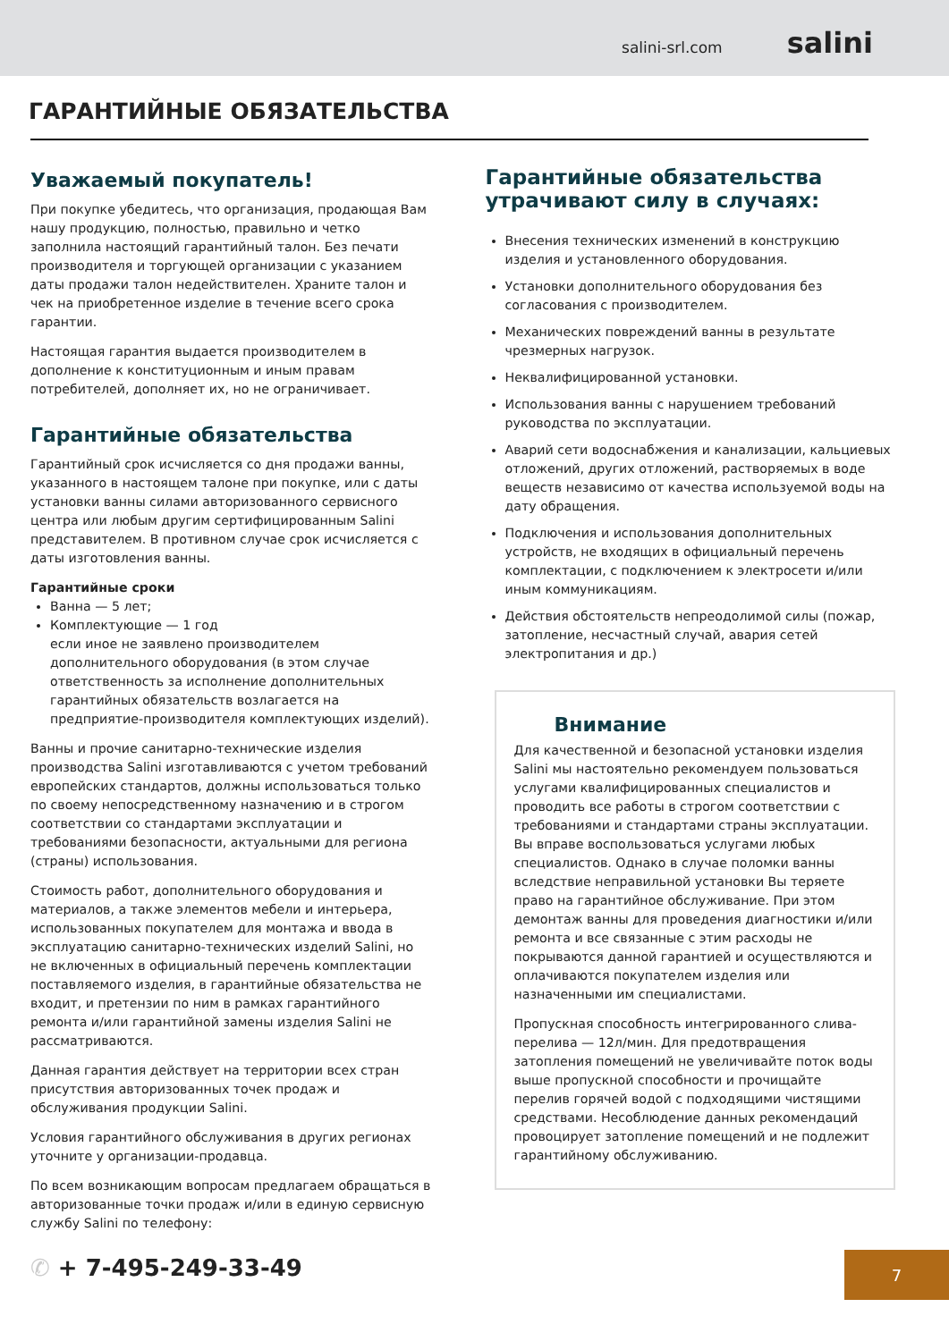salini-srl.com salini
ГАРАНТИЙНЫЕ ОБЯЗАТЕЛЬСТВА
Уважаемый покупатель!
При покупке убедитесь, что организация, продающая Вам нашу продукцию, полностью, правильно и четко заполнила настоящий гарантийный талон. Без печати производителя и торгующей организации с указанием даты продажи талон недействителен. Храните талон и чек на приобретенное изделие в течение всего срока гарантии.
Настоящая гарантия выдается производителем в дополнение к конституционным и иным правам потребителей, дополняет их, но не ограничивает.
Гарантийные обязательства
Гарантийный срок исчисляется со дня продажи ванны, указанного в настоящем талоне при покупке, или с даты установки ванны силами авторизованного сервисного центра или любым другим сертифицированным Salini представителем. В противном случае срок исчисляется с даты изготовления ванны.
Гарантийные сроки
Ванна — 5 лет;
Комплектующие — 1 год
если иное не заявлено производителем дополнительного оборудования (в этом случае ответственность за исполнение дополнительных гарантийных обязательств возлагается на предприятие-производителя комплектующих изделий).
Ванны и прочие санитарно-технические изделия производства Salini изготавливаются с учетом требований европейских стандартов, должны использоваться только по своему непосредственному назначению и в строгом соответствии со стандартами эксплуатации и требованиями безопасности, актуальными для региона (страны) использования.
Стоимость работ, дополнительного оборудования и материалов, а также элементов мебели и интерьера, использованных покупателем для монтажа и ввода в эксплуатацию санитарно-технических изделий Salini, но не включенных в официальный перечень комплектации поставляемого изделия, в гарантийные обязательства не входит, и претензии по ним в рамках гарантийного ремонта и/или гарантийной замены изделия Salini не рассматриваются.
Данная гарантия действует на территории всех стран присутствия авторизованных точек продаж и обслуживания продукции Salini.
Условия гарантийного обслуживания в других регионах уточните у организации-продавца.
По всем возникающим вопросам предлагаем обращаться в авторизованные точки продаж и/или в единую сервисную службу Salini по телефону:
✆ + 7-495-249-33-49
Гарантийные обязательства утрачивают силу в случаях:
Внесения технических изменений в конструкцию изделия и установленного оборудования.
Установки дополнительного оборудования без согласования с производителем.
Механических повреждений ванны в результате чрезмерных нагрузок.
Неквалифицированной установки.
Использования ванны с нарушением требований руководства по эксплуатации.
Аварий сети водоснабжения и канализации, кальциевых отложений, других отложений, растворяемых в воде веществ независимо от качества используемой воды на дату обращения.
Подключения и использования дополнительных устройств, не входящих в официальный перечень комплектации, с подключением к электросети и/или иным коммуникациям.
Действия обстоятельств непреодолимой силы (пожар, затопление, несчастный случай, авария сетей электропитания и др.)
Внимание
Для качественной и безопасной установки изделия Salini мы настоятельно рекомендуем пользоваться услугами квалифицированных специалистов и проводить все работы в строгом соответствии с требованиями и стандартами страны эксплуатации. Вы вправе воспользоваться услугами любых специалистов. Однако в случае поломки ванны вследствие неправильной установки Вы теряете право на гарантийное обслуживание. При этом демонтаж ванны для проведения диагностики и/или ремонта и все связанные с этим расходы не покрываются данной гарантией и осуществляются и оплачиваются покупателем изделия или назначенными им специалистами.
Пропускная способность интегрированного слива-перелива — 12л/мин. Для предотвращения затопления помещений не увеличивайте поток воды выше пропускной способности и прочищайте перелив горячей водой с подходящими чистящими средствами. Несоблюдение данных рекомендаций провоцирует затопление помещений и не подлежит гарантийному обслуживанию.
7